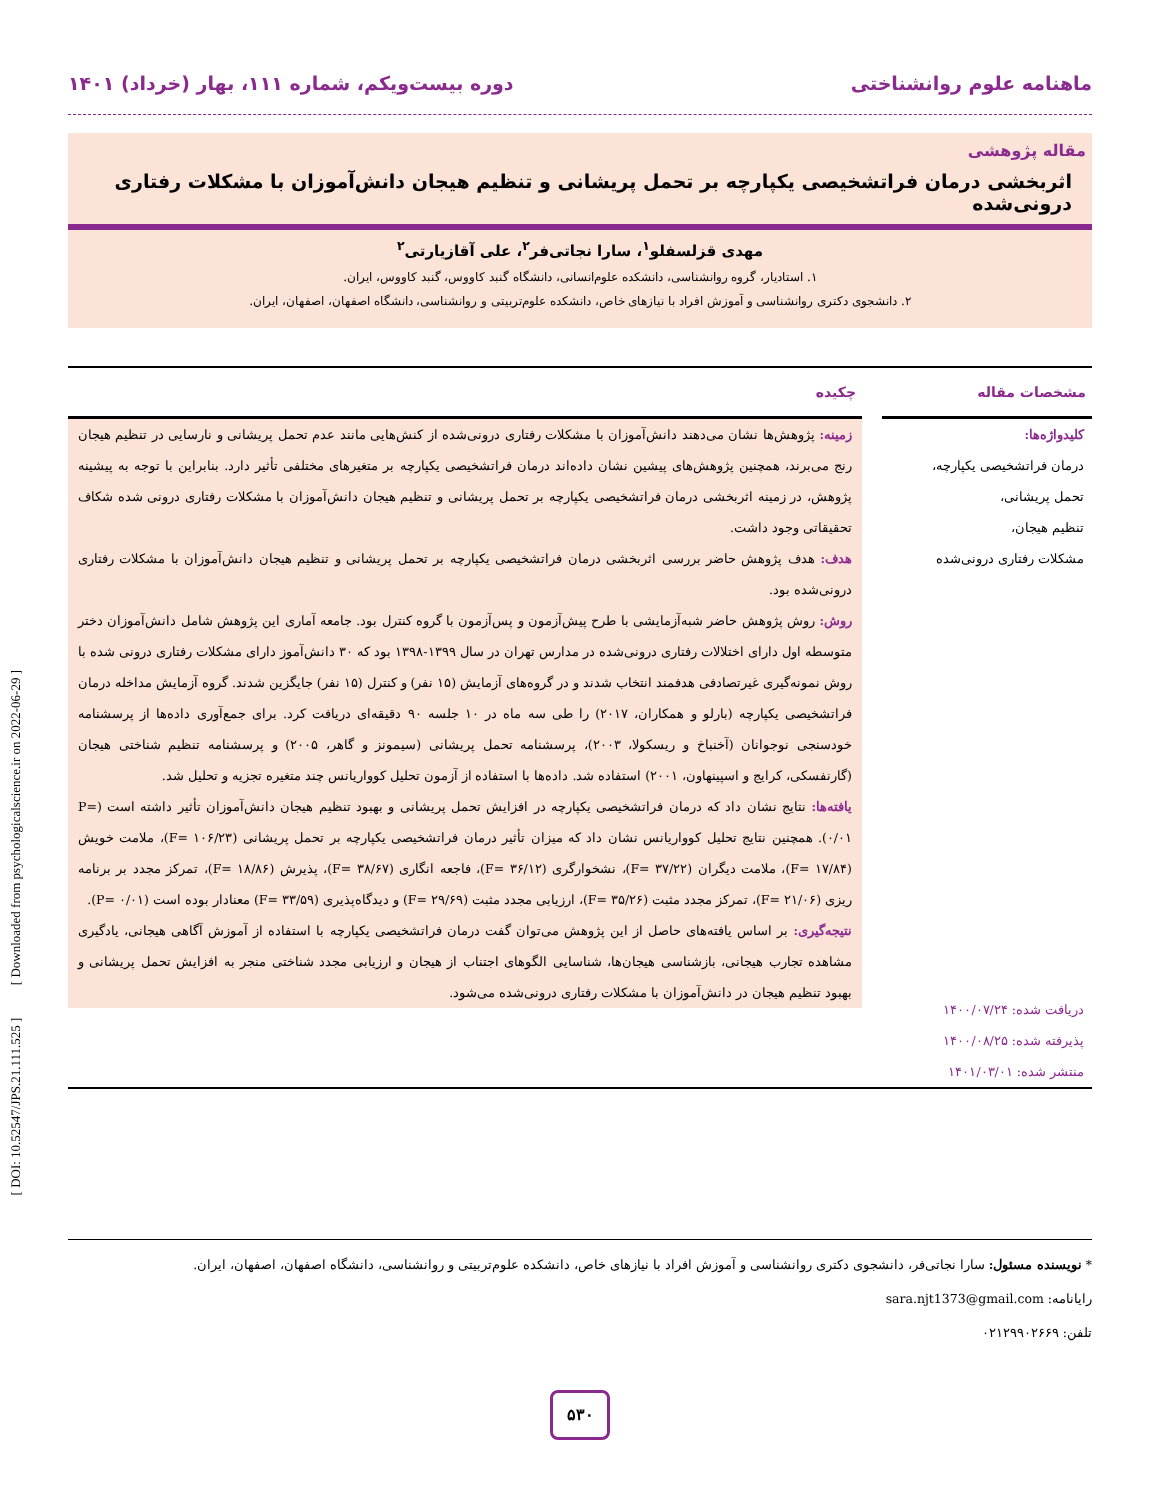ماهنامه علوم روانشناختی دوره بیست‌ویکم، شماره ۱۱۱، بهار (خرداد) ۱۴۰۱
مقاله پژوهشی
اثربخشی درمان فراتشخیصی یکپارچه بر تحمل پریشانی و تنظیم هیجان دانش‌آموزان با مشکلات رفتاری درونی‌شده
مهدی قزلسفلو<sup>۱</sup>، سارا نجاتی‌فر<sup>۲</sup>، علی آقازیارتی<sup>۲</sup>
۱. استادیار، گروه روانشناسی، دانشکده علوم‌انسانی، دانشگاه گنبد کاووس، گنبد کاووس، ایران.
۲. دانشجوی دکتری روانشناسی و آموزش افراد با نیازهای خاص، دانشکده علوم‌تربیتی و روانشناسی، دانشگاه اصفهان، اصفهان، ایران.
مشخصات مقاله
کلیدواژه‌ها:
درمان فراتشخیصی یکپارچه،
تحمل پریشانی،
تنظیم هیجان،
مشکلات رفتاری درونی‌شده
دریافت شده: ۱۴۰۰/۰۷/۲۴
پذیرفته شده: ۱۴۰۰/۰۸/۲۵
منتشر شده: ۱۴۰۱/۰۳/۰۱
چکیده
زمینه: پژوهش‌ها نشان می‌دهند دانش‌آموزان با مشکلات رفتاری درونی‌شده از کنش‌هایی مانند عدم تحمل پریشانی و نارسایی در تنظیم هیجان رنج می‌برند، همچنین پژوهش‌های پیشین نشان داده‌اند درمان فراتشخیصی یکپارچه بر متغیرهای مختلفی تأثیر دارد. بنابراین با توجه به پیشینه پژوهش، در زمینه اثربخشی درمان فراتشخیصی یکپارچه بر تحمل پریشانی و تنظیم هیجان دانش‌آموزان با مشکلات رفتاری درونی شده شکاف تحقیقاتی وجود داشت.
هدف: هدف پژوهش حاضر بررسی اثربخشی درمان فراتشخیصی یکپارچه بر تحمل پریشانی و تنظیم هیجان دانش‌آموزان با مشکلات رفتاری درونی‌شده بود.
روش: روش پژوهش حاضر شبه‌آزمایشی با طرح پیش‌آزمون و پس‌آزمون با گروه کنترل بود. جامعه آماری این پژوهش شامل دانش‌آموزان دختر متوسطه اول دارای اختلالات رفتاری درونی‌شده در مدارس تهران در سال ۱۳۹۹-۱۳۹۸ بود که ۳۰ دانش‌آموز دارای مشکلات رفتاری درونی شده با روش نمونه‌گیری غیرتصادفی هدفمند انتخاب شدند و در گروه‌های آزمایش (۱۵ نفر) و کنترل (۱۵ نفر) جایگزین شدند. گروه آزمایش مداخله درمان فراتشخیصی یکپارچه (بارلو و همکاران، ۲۰۱۷) را طی سه ماه در ۱۰ جلسه ۹۰ دقیقه‌ای دریافت کرد. برای جمع‌آوری داده‌ها از پرسشنامه خودسنجی نوجوانان (آخنباخ و ریسکولا، ۲۰۰۳)، پرسشنامه تحمل پریشانی (سیمونز و گاهر، ۲۰۰۵) و پرسشنامه تنظیم شناختی هیجان (گارنفسکی، کرایج و اسپینهاون، ۲۰۰۱) استفاده شد. داده‌ها با استفاده از آزمون تحلیل کوواریانس چند متغیره تجزیه و تحلیل شد.
یافته‌ها: نتایج نشان داد که درمان فراتشخیصی یکپارچه در افزایش تحمل پریشانی و بهبود تنظیم هیجان دانش‌آموزان تأثیر داشته است (P= ۰/۰۱). همچنین نتایج تحلیل کوواریانس نشان داد که میزان تأثیر درمان فراتشخیصی یکپارچه بر تحمل پریشانی (F= ۱۰۶/۲۳)، ملامت خویش (F= ۱۷/۸۴)، ملامت دیگران (F= ۳۷/۲۲)، نشخوارگری (F= ۳۶/۱۲)، فاجعه انگاری (F= ۳۸/۶۷)، پذیرش (F= ۱۸/۸۶)، تمرکز مجدد بر برنامه ریزی (F= ۲۱/۰۶)، تمرکز مجدد مثبت (F= ۳۵/۲۶)، ارزیابی مجدد مثبت (F= ۲۹/۶۹) و دیدگاه‌پذیری (F= ۳۳/۵۹) معنادار بوده است (P= ۰/۰۱).
نتیجه‌گیری: بر اساس یافته‌های حاصل از این پژوهش می‌توان گفت درمان فراتشخیصی یکپارچه با استفاده از آموزش آگاهی هیجانی، یادگیری مشاهده تجارب هیجانی، بازشناسی هیجان‌ها، شناسایی الگوهای اجتناب از هیجان و ارزیابی مجدد شناختی منجر به افزایش تحمل پریشانی و بهبود تنظیم هیجان در دانش‌آموزان با مشکلات رفتاری درونی‌شده می‌شود.
* نویسنده مسئول: سارا نجاتی‌فر، دانشجوی دکتری روانشناسی و آموزش افراد با نیازهای خاص، دانشکده علوم‌تربیتی و روانشناسی، دانشگاه اصفهان، اصفهان، ایران.
رایانامه: sara.njt1373@gmail.com
تلفن: ۰۲۱۲۹۹۰۲۶۶۹
۵۳۰
[ DOI: 10.52547/JPS.21.111.525 ] [ Downloaded from psychologicalscience.ir on 2022-06-29 ]